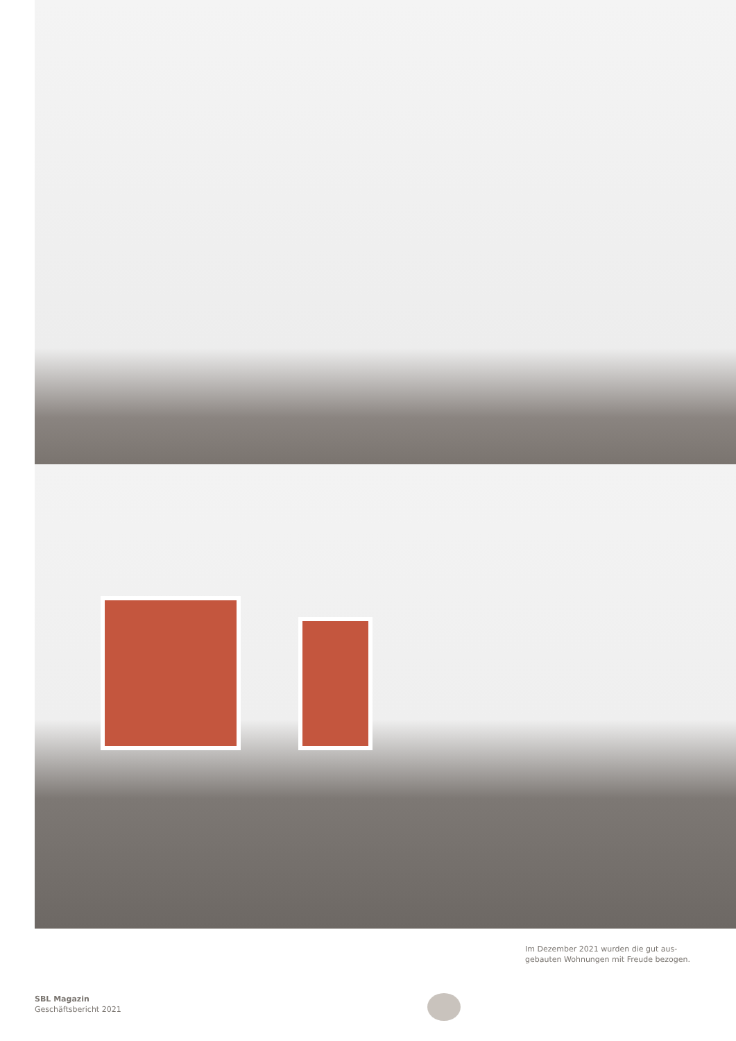Im Dezember 2021 wurden die gut aus-
gebauten Wohnungen mit Freude bezogen.
SBL Magazin
Geschäftsbericht 2021